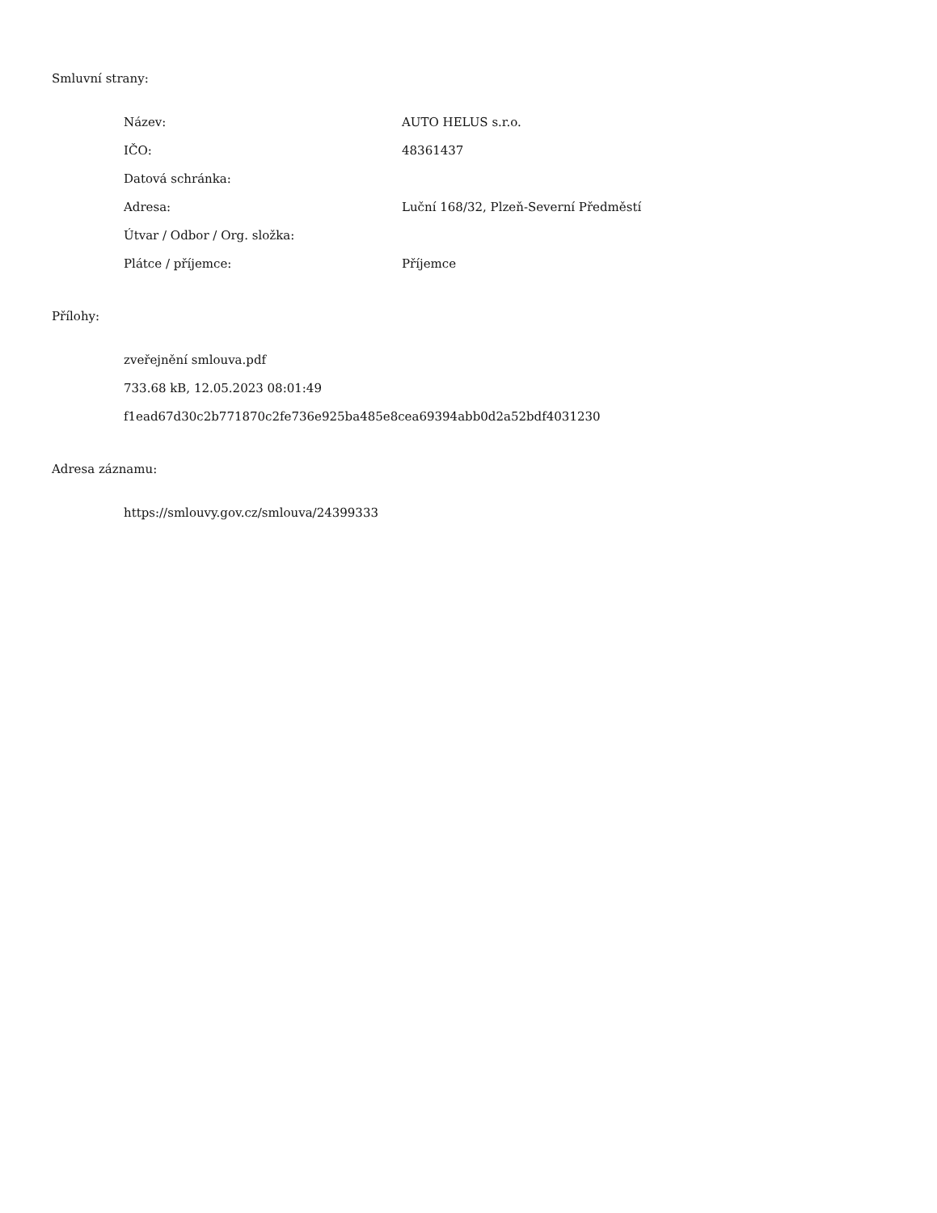Smluvní strany:
| Název: | AUTO HELUS s.r.o. |
| IČO: | 48361437 |
| Datová schránka: | |
| Adresa: | Luční 168/32, Plzeň-Severní Předměstí |
| Útvar / Odbor / Org. složka: | |
| Plátce / příjemce: | Příjemce |
Přílohy:
zveřejnění smlouva.pdf
733.68 kB, 12.05.2023 08:01:49
f1ead67d30c2b771870c2fe736e925ba485e8cea69394abb0d2a52bdf4031230
Adresa záznamu:
https://smlouvy.gov.cz/smlouva/24399333